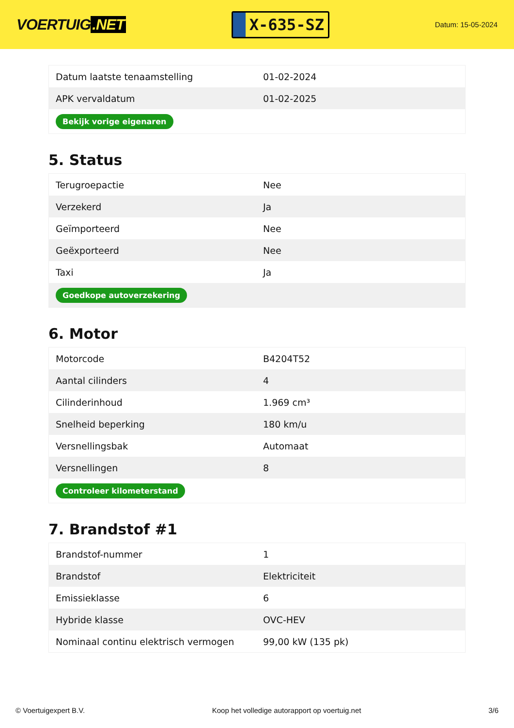VOERTUIG.NET
X-635-SZ
Datum: 15-05-2024
| Datum laatste tenaamstelling | 01-02-2024 |
| APK vervaldatum | 01-02-2025 |
| Bekijk vorige eigenaren | |
5. Status
| Terugroepactie | Nee |
| Verzekerd | Ja |
| Geïmporteerd | Nee |
| Geëxporteerd | Nee |
| Taxi | Ja |
| Goedkope autoverzekering | |
6. Motor
| Motorcode | B4204T52 |
| Aantal cilinders | 4 |
| Cilinderinhoud | 1.969 cm³ |
| Snelheid beperking | 180 km/u |
| Versnellingsbak | Automaat |
| Versnellingen | 8 |
| Controleer kilometerstand | |
7. Brandstof #1
| Brandstof-nummer | 1 |
| Brandstof | Elektriciteit |
| Emissieklasse | 6 |
| Hybride klasse | OVC-HEV |
| Nominaal continu elektrisch vermogen | 99,00 kW (135 pk) |
© Voertuigexpert B.V. Koop het volledige autorapport op voertuig.net 3/6